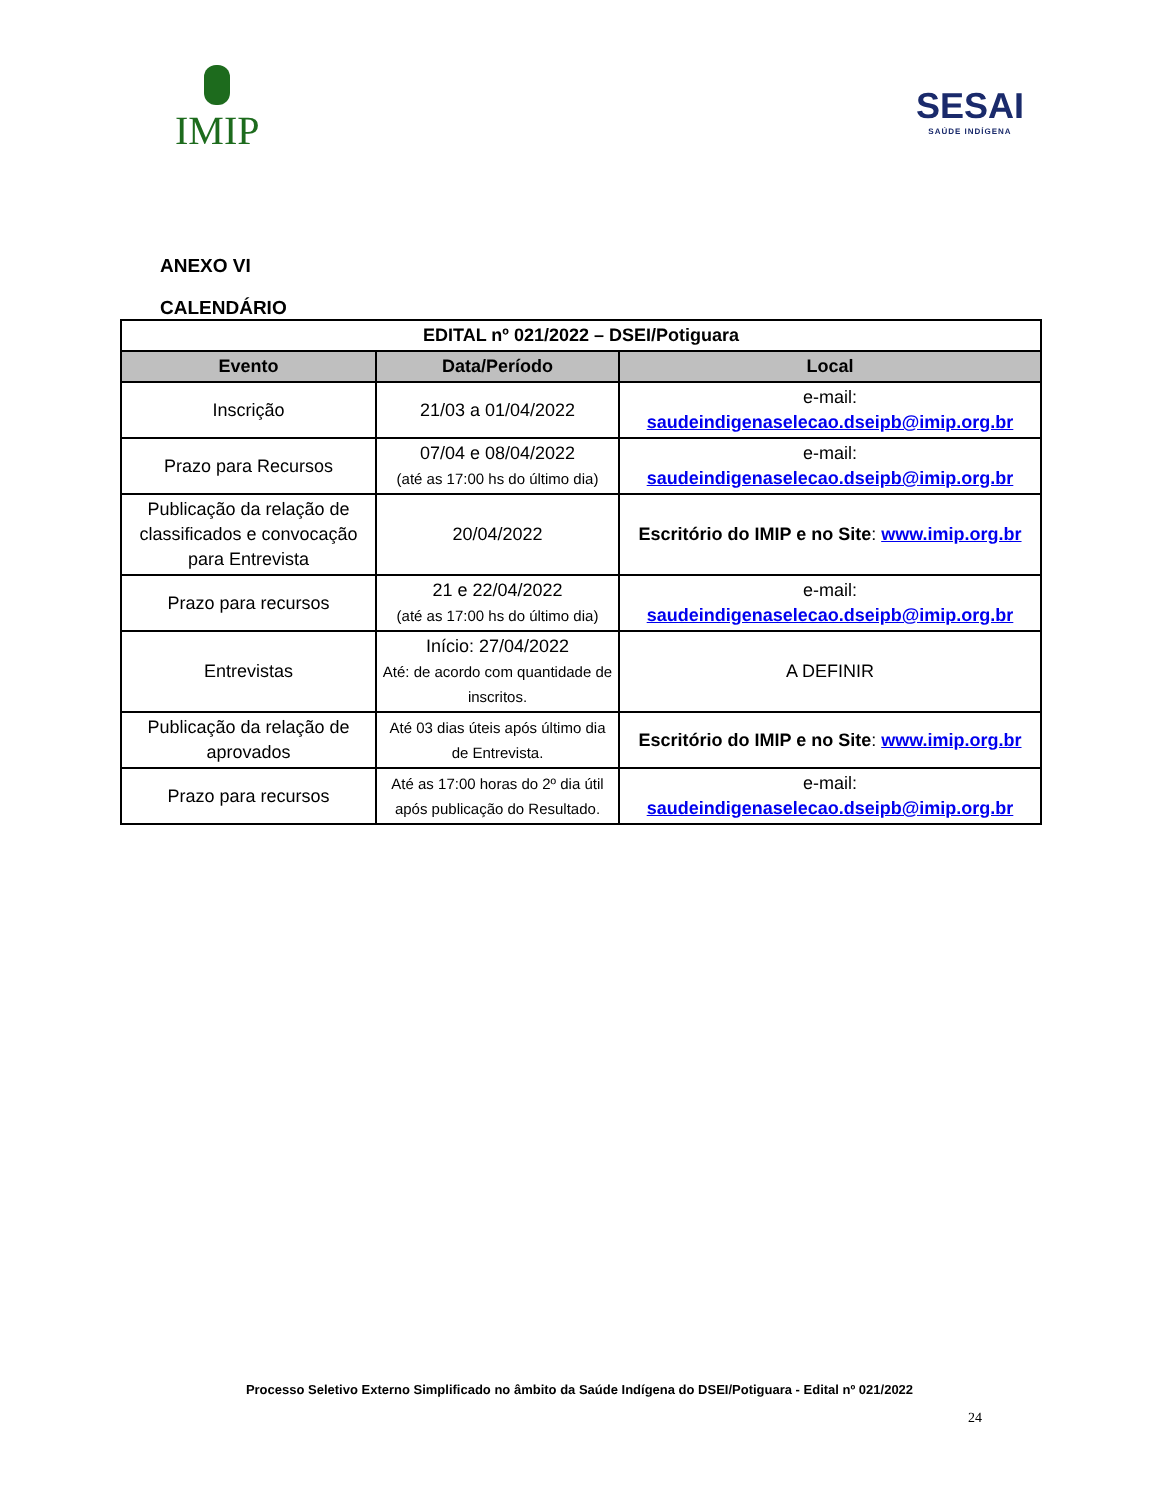IMIP
SESAI
SAÚDE INDÍGENA
ANEXO VI
CALENDÁRIO
| EDITAL nº 021/2022 – DSEI/Potiguara | | |
| --- | --- | --- |
| Evento | Data/Período | Local |
| Inscrição | 21/03 a 01/04/2022 | e-mail: saudeindigenaselecao.dseipb@imip.org.br |
| Prazo para Recursos | 07/04 e 08/04/2022 (até as 17:00 hs do último dia) | e-mail: saudeindigenaselecao.dseipb@imip.org.br |
| Publicação da relação de classificados e convocação para Entrevista | 20/04/2022 | Escritório do IMIP e no Site : www.imip.org.br |
| Prazo para recursos | 21 e 22/04/2022 (até as 17:00 hs do último dia) | e-mail: saudeindigenaselecao.dseipb@imip.org.br |
| Entrevistas | Início: 27/04/2022 Até: de acordo com quantidade de inscritos. | A DEFINIR |
| Publicação da relação de aprovados | Até 03 dias úteis após último dia de Entrevista. | Escritório do IMIP e no Site : www.imip.org.br |
| Prazo para recursos | Até as 17:00 horas do 2º dia útil após publicação do Resultado. | e-mail: saudeindigenaselecao.dseipb@imip.org.br |
Processo Seletivo Externo Simplificado no âmbito da Saúde Indígena do DSEI/Potiguara - Edital nº 021/2022
24